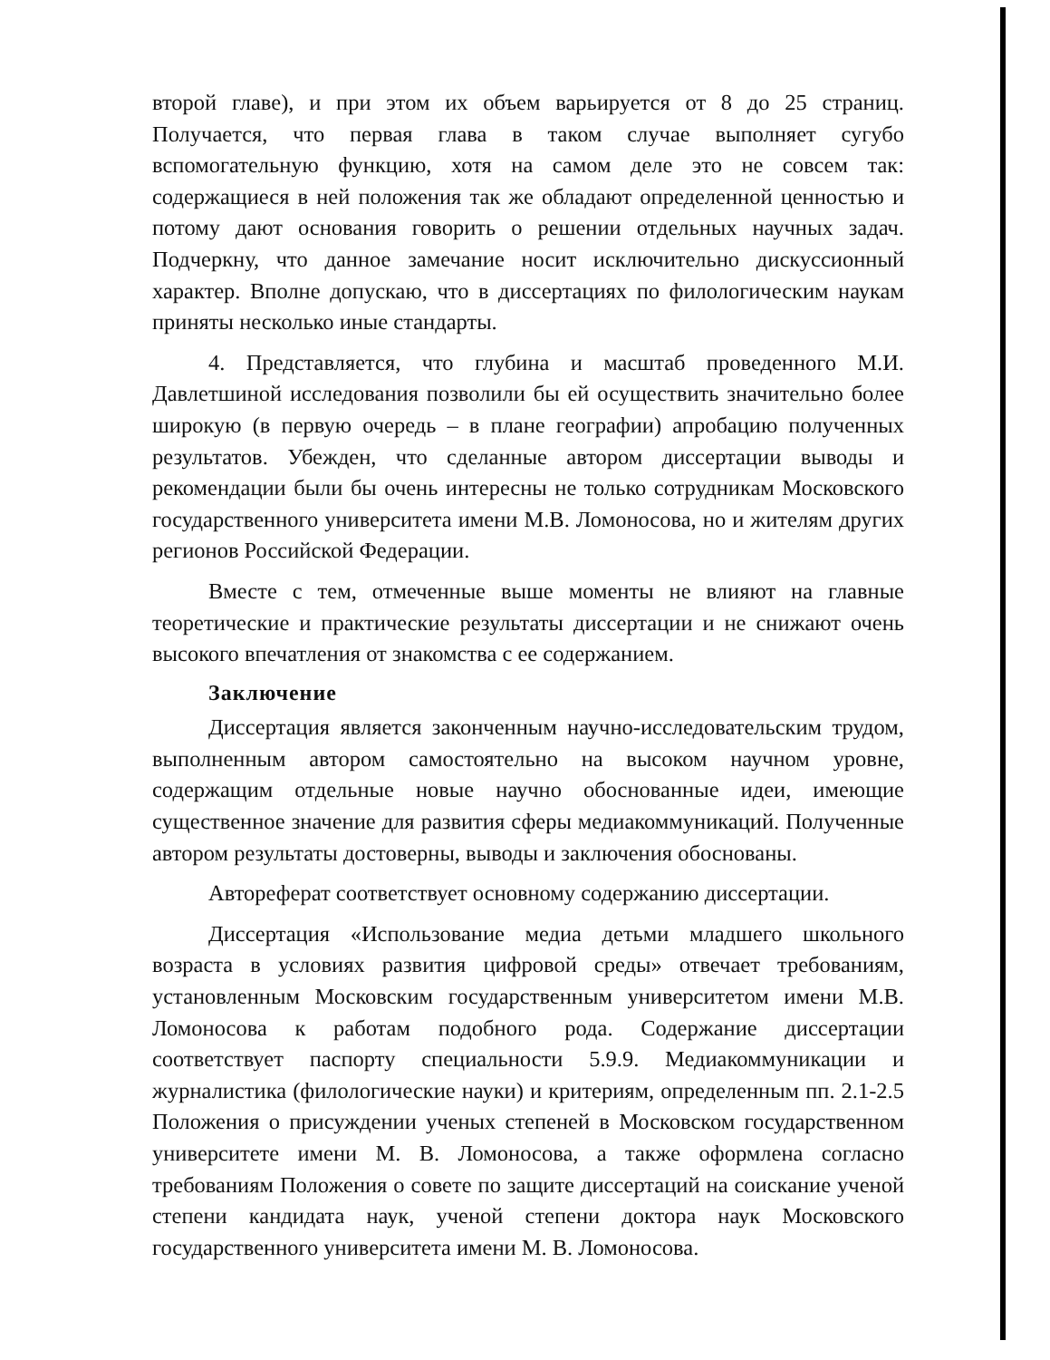второй главе), и при этом их объем варьируется от 8 до 25 страниц. Получается, что первая глава в таком случае выполняет сугубо вспомогательную функцию, хотя на самом деле это не совсем так: содержащиеся в ней положения так же обладают определенной ценностью и потому дают основания говорить о решении отдельных научных задач. Подчеркну, что данное замечание носит исключительно дискуссионный характер. Вполне допускаю, что в диссертациях по филологическим наукам приняты несколько иные стандарты.
4. Представляется, что глубина и масштаб проведенного М.И. Давлетшиной исследования позволили бы ей осуществить значительно более широкую (в первую очередь – в плане географии) апробацию полученных результатов. Убежден, что сделанные автором диссертации выводы и рекомендации были бы очень интересны не только сотрудникам Московского государственного университета имени М.В. Ломоносова, но и жителям других регионов Российской Федерации.
Вместе с тем, отмеченные выше моменты не влияют на главные теоретические и практические результаты диссертации и не снижают очень высокого впечатления от знакомства с ее содержанием.
Заключение
Диссертация является законченным научно-исследовательским трудом, выполненным автором самостоятельно на высоком научном уровне, содержащим отдельные новые научно обоснованные идеи, имеющие существенное значение для развития сферы медиакоммуникаций. Полученные автором результаты достоверны, выводы и заключения обоснованы.
Автореферат соответствует основному содержанию диссертации.
Диссертация «Использование медиа детьми младшего школьного возраста в условиях развития цифровой среды» отвечает требованиям, установленным Московским государственным университетом имени М.В. Ломоносова к работам подобного рода. Содержание диссертации соответствует паспорту специальности 5.9.9. Медиакоммуникации и журналистика (филологические науки) и критериям, определенным пп. 2.1-2.5 Положения о присуждении ученых степеней в Московском государственном университете имени М. В. Ломоносова, а также оформлена согласно требованиям Положения о совете по защите диссертаций на соискание ученой степени кандидата наук, ученой степени доктора наук Московского государственного университета имени М. В. Ломоносова.